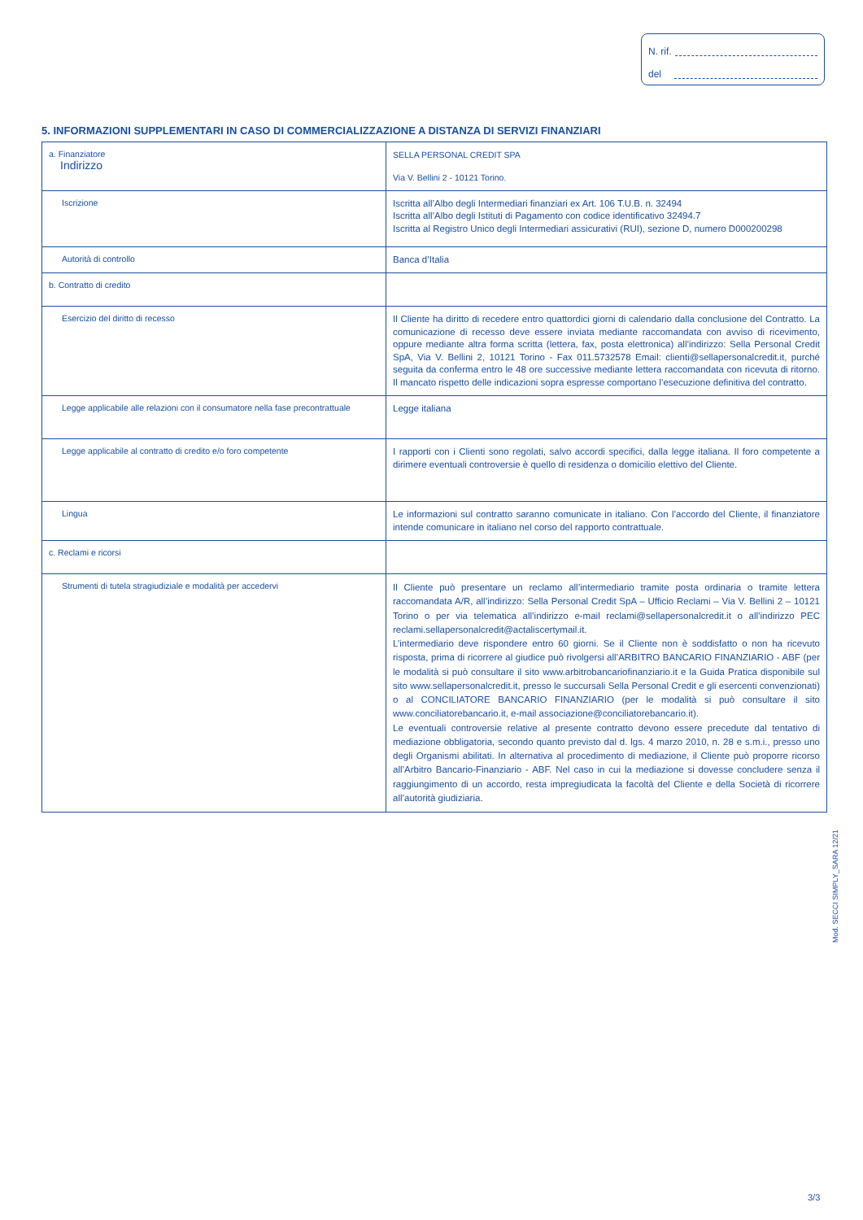N. rif.
del
5. INFORMAZIONI SUPPLEMENTARI IN CASO DI COMMERCIALIZZAZIONE A DISTANZA DI SERVIZI FINANZIARI
| a. Finanziatore Indirizzo | SELLA PERSONAL CREDIT SPA Via V. Bellini 2 - 10121 Torino. |
| Iscrizione | Iscritta all’Albo degli Intermediari finanziari ex Art. 106 T.U.B. n. 32494 Iscritta all’Albo degli Istituti di Pagamento con codice identificativo 32494.7 Iscritta al Registro Unico degli Intermediari assicurativi (RUI), sezione D, numero D000200298 |
| Autorità di controllo | Banca d’Italia |
| b. Contratto di credito | |
| Esercizio del diritto di recesso | Il Cliente ha diritto di recedere entro quattordici giorni di calendario dalla conclusione del Contratto. La comunicazione di recesso deve essere inviata mediante raccomandata con avviso di ricevimento, oppure mediante altra forma scritta (lettera, fax, posta elettronica) all’indirizzo: Sella Personal Credit SpA, Via V. Bellini 2, 10121 Torino - Fax 011.5732578 Email: clienti@sellapersonalcredit.it, purché seguita da conferma entro le 48 ore successive mediante lettera raccomandata con ricevuta di ritorno. Il mancato rispetto delle indicazioni sopra espresse comportano l’esecuzione definitiva del contratto. |
| Legge applicabile alle relazioni con il consumatore nella fase precontrattuale | Legge italiana |
| Legge applicabile al contratto di credito e/o foro competente | I rapporti con i Clienti sono regolati, salvo accordi specifici, dalla legge italiana. Il foro competente a dirimere eventuali controversie è quello di residenza o domicilio elettivo del Cliente. |
| Lingua | Le informazioni sul contratto saranno comunicate in italiano. Con l’accordo del Cliente, il finanziatore intende comunicare in italiano nel corso del rapporto contrattuale. |
| c. Reclami e ricorsi | |
| Strumenti di tutela stragiudiziale e modalità per accedervi | Il Cliente può presentare un reclamo all’intermediario tramite posta ordinaria o tramite lettera raccomandata A/R, all’indirizzo: Sella Personal Credit SpA – Ufficio Reclami – Via V. Bellini 2 – 10121 Torino o per via telematica all’indirizzo e-mail reclami@sellapersonalcredit.it o all’indirizzo PEC reclami.sellapersonalcredit@actaliscertymail.it. L’intermediario deve rispondere entro 60 giorni. Se il Cliente non è soddisfatto o non ha ricevuto risposta, prima di ricorrere al giudice può rivolgersi all’ARBITRO BANCARIO FINANZIARIO - ABF (per le modalità si può consultare il sito www.arbitrobancariofinanziario.it e la Guida Pratica disponibile sul sito www.sellapersonalcredit.it, presso le succursali Sella Personal Credit e gli esercenti convenzionati) o al CONCILIATORE BANCARIO FINANZIARIO (per le modalità si può consultare il sito www.conciliatorebancario.it, e-mail associazione@conciliatorebancario.it). Le eventuali controversie relative al presente contratto devono essere precedute dal tentativo di mediazione obbligatoria, secondo quanto previsto dal d. lgs. 4 marzo 2010, n. 28 e s.m.i., presso uno degli Organismi abilitati. In alternativa al procedimento di mediazione, il Cliente può proporre ricorso all’Arbitro Bancario-Finanziario - ABF. Nel caso in cui la mediazione si dovesse concludere senza il raggiungimento di un accordo, resta impregiudicata la facoltà del Cliente e della Società di ricorrere all’autorità giudiziaria. |
Mod. SECCI SIMPLY_SARA 12/21
3/3